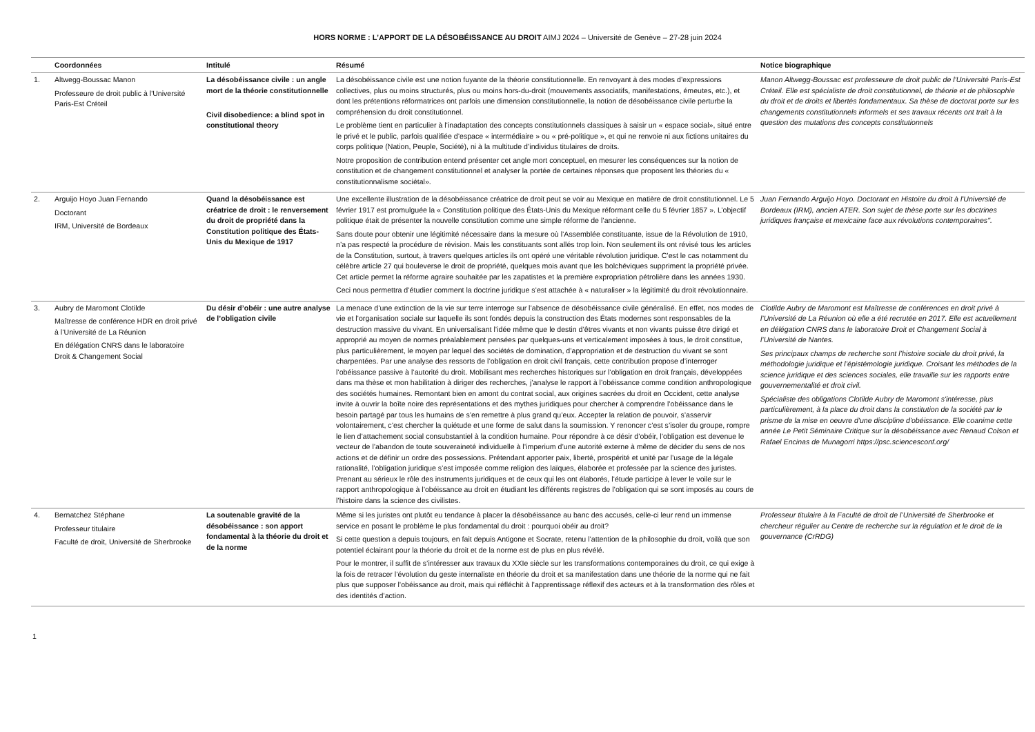HORS NORME : L’APPORT DE LA DÉSOBÉISSANCE AU DROIT AIMJ 2024 – Université de Genève – 27-28 juin 2024
| | Coordonnées | Intitulé | Résumé | Notice biographique |
| --- | --- | --- | --- | --- |
| 1. | Altwegg-Boussac Manon Professeure de droit public à l'Université Paris-Est Créteil | La désobéissance civile : un angle mort de la théorie constitutionnelle Civil disobedience: a blind spot in constitutional theory | La désobéissance civile est une notion fuyante de la théorie constitutionnelle. En renvoyant à des modes d’expressions collectives, plus ou moins structurés, plus ou moins hors-du-droit (mouvements associatifs, manifestations, émeutes, etc.), et dont les prétentions réformatrices ont parfois une dimension constitutionnelle, la notion de désobéissance civile perturbe la compréhension du droit constitutionnel. Le problème tient en particulier à l’inadaptation des concepts constitutionnels classiques à saisir un « espace social», situé entre le privé et le public, parfois qualifiée d’espace « intermédiaire » ou « pré-politique », et qui ne renvoie ni aux fictions unitaires du corps politique (Nation, Peuple, Société), ni à la multitude d’individus titulaires de droits. Notre proposition de contribution entend présenter cet angle mort conceptuel, en mesurer les conséquences sur la notion de constitution et de changement constitutionnel et analyser la portée de certaines réponses que proposent les théories du « constitutionnalisme sociétal». | Manon Altwegg-Boussac est professeure de droit public de l'Université Paris-Est Créteil. Elle est spécialiste de droit constitutionnel, de théorie et de philosophie du droit et de droits et libertés fondamentaux. Sa thèse de doctorat porte sur les changements constitutionnels informels et ses travaux récents ont trait à la question des mutations des concepts constitutionnels |
| 2. | Arguijo Hoyo Juan Fernando Doctorant IRM, Université de Bordeaux | Quand la désobéissance est créatrice de droit : le renversement du droit de propriété dans la Constitution politique des États-Unis du Mexique de 1917 | Une excellente illustration de la désobéissance créatrice de droit peut se voir au Mexique en matière de droit constitutionnel. Le 5 février 1917 est promulguée la « Constitution politique des États-Unis du Mexique réformant celle du 5 février 1857 ». L’objectif politique était de présenter la nouvelle constitution comme une simple réforme de l’ancienne. Sans doute pour obtenir une légitimité nécessaire dans la mesure où l’Assemblée constituante, issue de la Révolution de 1910, n’a pas respecté la procédure de révision. Mais les constituants sont allés trop loin. Non seulement ils ont révisé tous les articles de la Constitution, surtout, à travers quelques articles ils ont opéré une véritable révolution juridique. C’est le cas notamment du célèbre article 27 qui bouleverse le droit de propriété, quelques mois avant que les bolchéviques suppriment la propriété privée. Cet article permet la réforme agraire souhaitée par les zapatistes et la première expropriation pétrolière dans les années 1930. Ceci nous permettra d’étudier comment la doctrine juridique s’est attachée à « naturaliser » la légitimité du droit révolutionnaire. | Juan Fernando Arguijo Hoyo. Doctorant en Histoire du droit à l'Université de Bordeaux (IRM), ancien ATER. Son sujet de thèse porte sur les doctrines juridiques française et mexicaine face aux révolutions contemporaines". |
| 3. | Aubry de Maromont Clotilde Maîtresse de conférence HDR en droit privé à l’Université de La Réunion En délégation CNRS dans le laboratoire Droit & Changement Social | Du désir d’obéir : une autre analyse de l’obligation civile | La menace d’une extinction de la vie sur terre interroge sur l’absence de désobéissance civile généralisé. En effet, nos modes de vie et l’organisation sociale sur laquelle ils sont fondés depuis la construction des États modernes sont responsables de la destruction massive du vivant. En universalisant l’idée même que le destin d’êtres vivants et non vivants puisse être dirigé et approprié au moyen de normes préalablement pensées par quelques-uns et verticalement imposées à tous, le droit constitue, plus particulièrement, le moyen par lequel des sociétés de domination, d’appropriation et de destruction du vivant se sont charpentées. Par une analyse des ressorts de l’obligation en droit civil français, cette contribution propose d’interroger l’obéissance passive à l’autorité du droit. Mobilisant mes recherches historiques sur l’obligation en droit français, développées dans ma thèse et mon habilitation à diriger des recherches, j’analyse le rapport à l’obéissance comme condition anthropologique des sociétés humaines. Remontant bien en amont du contrat social, aux origines sacrées du droit en Occident, cette analyse invite à ouvrir la boîte noire des représentations et des mythes juridiques pour chercher à comprendre l’obéissance dans le besoin partagé par tous les humains de s’en remettre à plus grand qu’eux. Accepter la relation de pouvoir, s’asservir volontairement, c’est chercher la quiétude et une forme de salut dans la soumission. Y renoncer c’est s’isoler du groupe, rompre le lien d’attachement social consubstantiel à la condition humaine. Pour répondre à ce désir d’obéir, l’obligation est devenue le vecteur de l’abandon de toute souveraineté individuelle à l’imperium d’une autorité externe à même de décider du sens de nos actions et de définir un ordre des possessions. Prétendant apporter paix, liberté, prospérité et unité par l’usage de la légale rationalité, l’obligation juridique s’est imposée comme religion des laïques, élaborée et professée par la science des juristes. Prenant au sérieux le rôle des instruments juridiques et de ceux qui les ont élaborés, l’étude participe à lever le voile sur le rapport anthropologique à l’obéissance au droit en étudiant les différents registres de l’obligation qui se sont imposés au cours de l’histoire dans la science des civilistes. | Clotilde Aubry de Maromont est Maîtresse de conférences en droit privé à l’Université de La Réunion où elle a été recrutée en 2017. Elle est actuellement en délégation CNRS dans le laboratoire Droit et Changement Social à l’Université de Nantes. Ses principaux champs de recherche sont l’histoire sociale du droit privé, la méthodologie juridique et l’épistémologie juridique. Croisant les méthodes de la science juridique et des sciences sociales, elle travaille sur les rapports entre gouvernementalité et droit civil. Spécialiste des obligations Clotilde Aubry de Maromont s'intéresse, plus particulièrement, à la place du droit dans la constitution de la société par le prisme de la mise en oeuvre d'une discipline d'obéissance. Elle coanime cette année Le Petit Séminaire Critique sur la désobéissance avec Renaud Colson et Rafael Encinas de Munagorri https://psc.sciencesconf.org/ |
| 4. | Bernatchez Stéphane Professeur titulaire Faculté de droit, Université de Sherbrooke | La soutenable gravité de la désobéissance : son apport fondamental à la théorie du droit et de la norme | Même si les juristes ont plutôt eu tendance à placer la désobéissance au banc des accusés, celle-ci leur rend un immense service en posant le problème le plus fondamental du droit : pourquoi obéir au droit? Si cette question a depuis toujours, en fait depuis Antigone et Socrate, retenu l’attention de la philosophie du droit, voilà que son potentiel éclairant pour la théorie du droit et de la norme est de plus en plus révélé. Pour le montrer, il suffit de s’intéresser aux travaux du XXIe siècle sur les transformations contemporaines du droit, ce qui exige à la fois de retracer l’évolution du geste internaliste en théorie du droit et sa manifestation dans une théorie de la norme qui ne fait plus que supposer l’obéissance au droit, mais qui réfléchit à l’apprentissage réflexif des acteurs et à la transformation des rôles et des identités d’action. | Professeur titulaire à la Faculté de droit de l’Université de Sherbrooke et chercheur régulier au Centre de recherche sur la régulation et le droit de la gouvernance (CrRDG) |
1